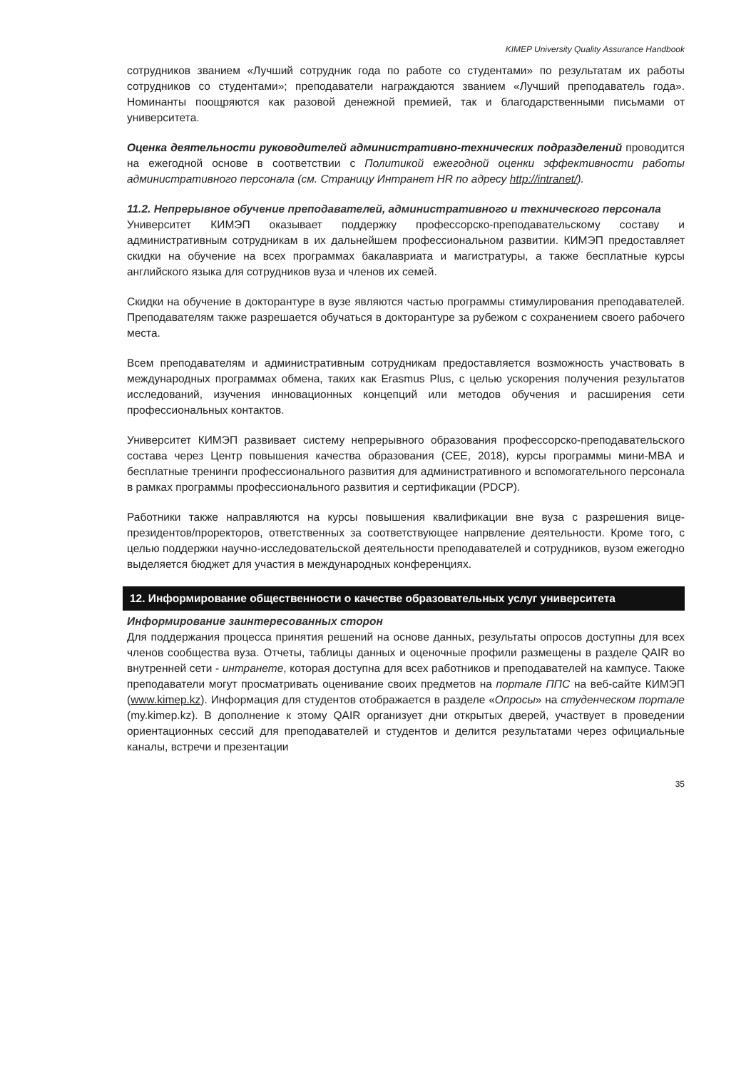KIMEP University Quality Assurance Handbook
сотрудников званием «Лучший сотрудник года по работе со студентами» по результатам их работы сотрудников со студентами»; преподаватели награждаются званием «Лучший преподаватель года». Номинанты поощряются как разовой денежной премией, так и благодарственными письмами от университета.
Оценка деятельности руководителей административно-технических подразделений проводится на ежегодной основе в соответствии с Политикой ежегодной оценки эффективности работы административного персонала (см. Страницу Интранет HR по адресу http://intranet/).
11.2. Непрерывное обучение преподавателей, административного и технического персонала
Университет КИМЭП оказывает поддержку профессорско-преподавательскому составу и административным сотрудникам в их дальнейшем профессиональном развитии. КИМЭП предоставляет скидки на обучение на всех программах бакалавриата и магистратуры, а также бесплатные курсы английского языка для сотрудников вуза и членов их семей.
Скидки на обучение в докторантуре в вузе являются частью программы стимулирования преподавателей. Преподавателям также разрешается обучаться в докторантуре за рубежом с сохранением своего рабочего места.
Всем преподавателям и административным сотрудникам предоставляется возможность участвовать в международных программах обмена, таких как Erasmus Plus, с целью ускорения получения результатов исследований, изучения инновационных концепций или методов обучения и расширения сети профессиональных контактов.
Университет КИМЭП развивает систему непрерывного образования профессорско-преподавательского состава через Центр повышения качества образования (CEE, 2018), курсы программы мини-MBA и бесплатные тренинги профессионального развития для административного и вспомогательного персонала в рамках программы профессионального развития и сертификации (PDCP).
Работники также направляются на курсы повышения квалификации вне вуза с разрешения вице-президентов/проректоров, ответственных за соответствующее напрвление деятельности. Кроме того, с целью поддержки научно-исследовательской деятельности преподавателей и сотрудников, вузом ежегодно выделяется бюджет для участия в международных конференциях.
12. Информирование общественности о качестве образовательных услуг университета
Информирование заинтересованных сторон
Для поддержания процесса принятия решений на основе данных, результаты опросов доступны для всех членов сообщества вуза. Отчеты, таблицы данных и оценочные профили размещены в разделе QAIR во внутренней сети - интранете, которая доступна для всех работников и преподавателей на кампусе. Также преподаватели могут просматривать оценивание своих предметов на портале ППС на веб-сайте КИМЭП (www.kimep.kz). Информация для студентов отображается в разделе «Опросы» на студенческом портале (my.kimep.kz). В дополнение к этому QAIR организует дни открытых дверей, участвует в проведении ориентационных сессий для преподавателей и студентов и делится результатами через официальные каналы, встречи и презентации
35